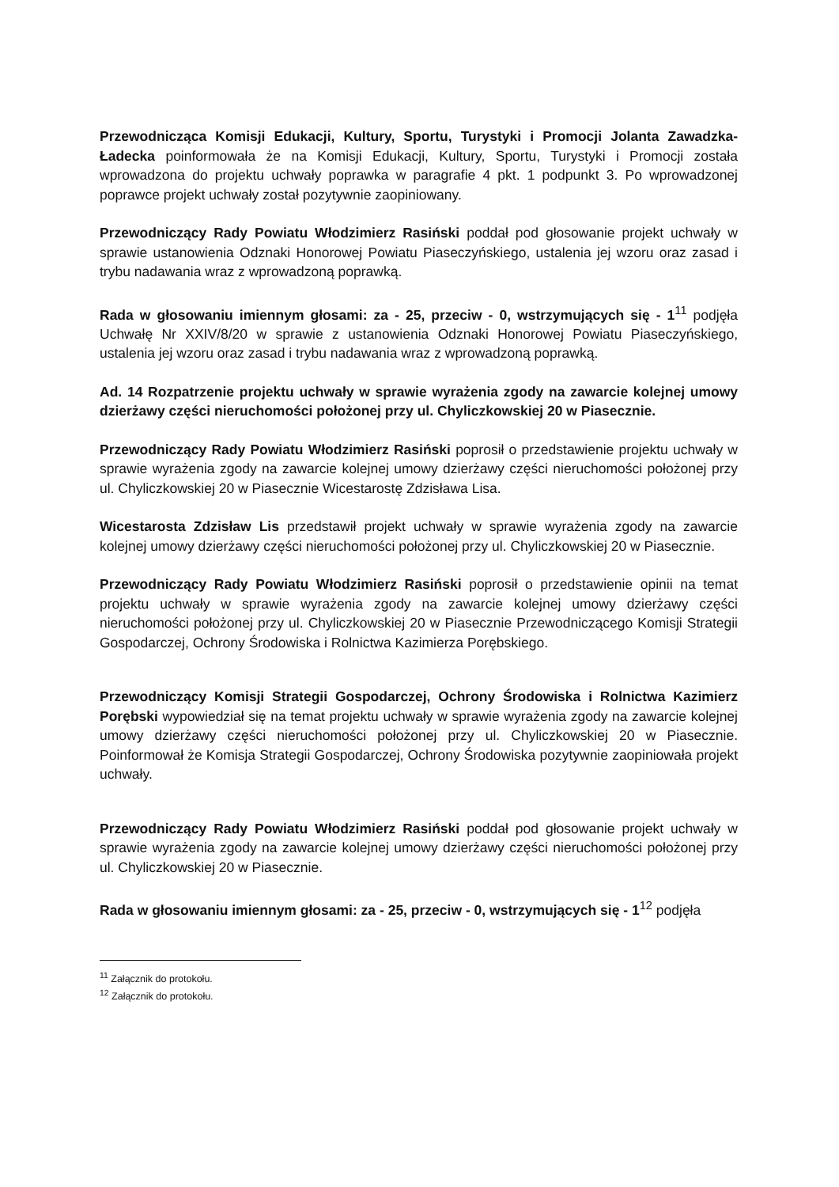Przewodnicząca Komisji Edukacji, Kultury, Sportu, Turystyki i Promocji Jolanta Zawadzka-Ładecka poinformowała że na Komisji Edukacji, Kultury, Sportu, Turystyki i Promocji została wprowadzona do projektu uchwały poprawka w paragrafie 4 pkt. 1 podpunkt 3. Po wprowadzonej poprawce projekt uchwały został pozytywnie zaopiniowany.
Przewodniczący Rady Powiatu Włodzimierz Rasiński poddał pod głosowanie projekt uchwały w sprawie ustanowienia Odznaki Honorowej Powiatu Piaseczyńskiego, ustalenia jej wzoru oraz zasad i trybu nadawania wraz z wprowadzoną poprawką.
Rada w głosowaniu imiennym głosami: za - 25, przeciw - 0, wstrzymujących się - 1<sup>11</sup> podjęła Uchwałę Nr XXIV/8/20 w sprawie z ustanowienia Odznaki Honorowej Powiatu Piaseczyńskiego, ustalenia jej wzoru oraz zasad i trybu nadawania wraz z wprowadzoną poprawką.
Ad. 14 Rozpatrzenie projektu uchwały w sprawie wyrażenia zgody na zawarcie kolejnej umowy dzierżawy części nieruchomości położonej przy ul. Chyliczkowskiej 20 w Piasecznie.
Przewodniczący Rady Powiatu Włodzimierz Rasiński poprosił o przedstawienie projektu uchwały w sprawie wyrażenia zgody na zawarcie kolejnej umowy dzierżawy części nieruchomości położonej przy ul. Chyliczkowskiej 20 w Piasecznie Wicestarostę Zdzisława Lisa.
Wicestarosta Zdzisław Lis przedstawił projekt uchwały w sprawie wyrażenia zgody na zawarcie kolejnej umowy dzierżawy części nieruchomości położonej przy ul. Chyliczkowskiej 20 w Piasecznie.
Przewodniczący Rady Powiatu Włodzimierz Rasiński poprosił o przedstawienie opinii na temat projektu uchwały w sprawie wyrażenia zgody na zawarcie kolejnej umowy dzierżawy części nieruchomości położonej przy ul. Chyliczkowskiej 20 w Piasecznie Przewodniczącego Komisji Strategii Gospodarczej, Ochrony Środowiska i Rolnictwa Kazimierza Porębskiego.
Przewodniczący Komisji Strategii Gospodarczej, Ochrony Środowiska i Rolnictwa Kazimierz Porębski wypowiedział się na temat projektu uchwały w sprawie wyrażenia zgody na zawarcie kolejnej umowy dzierżawy części nieruchomości położonej przy ul. Chyliczkowskiej 20 w Piasecznie. Poinformował że Komisja Strategii Gospodarczej, Ochrony Środowiska pozytywnie zaopiniowała projekt uchwały.
Przewodniczący Rady Powiatu Włodzimierz Rasiński poddał pod głosowanie projekt uchwały w sprawie wyrażenia zgody na zawarcie kolejnej umowy dzierżawy części nieruchomości położonej przy ul. Chyliczkowskiej 20 w Piasecznie.
Rada w głosowaniu imiennym głosami: za - 25, przeciw - 0, wstrzymujących się - 1<sup>12</sup> podjęła
<sup>11</sup> Załącznik do protokołu.
<sup>12</sup> Załącznik do protokołu.